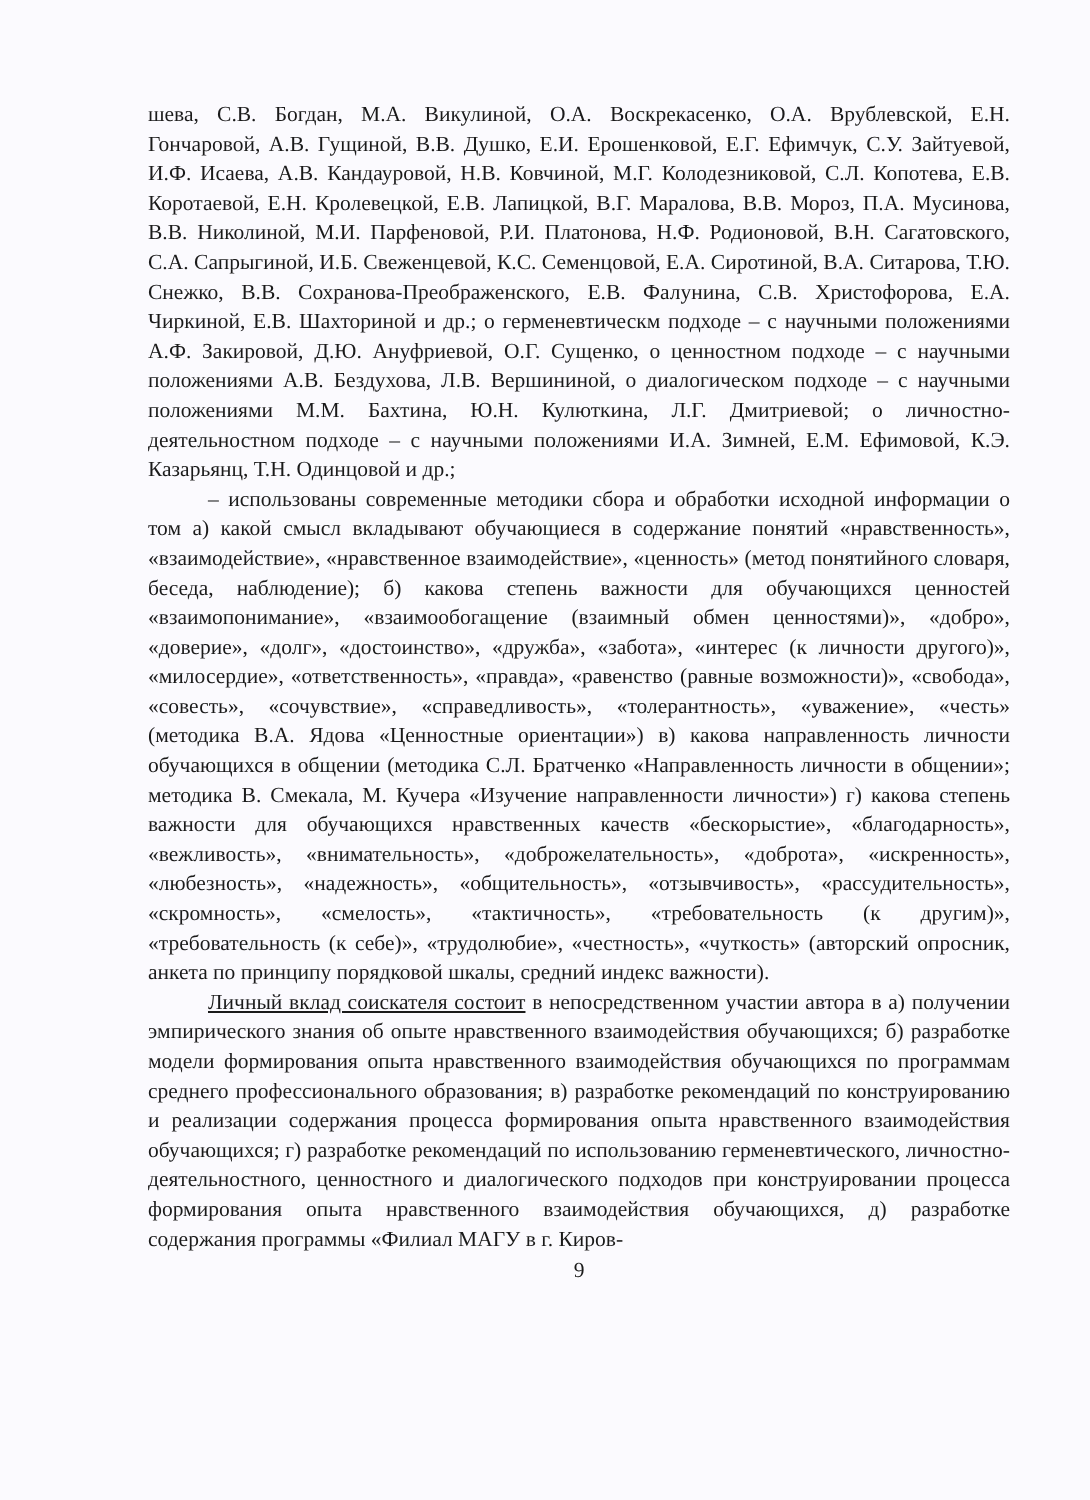шева, С.В. Богдан, М.А. Викулиной, О.А. Воскрекасенко, О.А. Врублевской, Е.Н. Гончаровой, А.В. Гущиной, В.В. Душко, Е.И. Ерошенковой, Е.Г. Ефимчук, С.У. Зайтуевой, И.Ф. Исаева, А.В. Кандауровой, Н.В. Ковчиной, М.Г. Колодезниковой, С.Л. Копотева, Е.В. Коротаевой, Е.Н. Кролевецкой, Е.В. Лапицкой, В.Г. Маралова, В.В. Мороз, П.А. Мусинова, В.В. Николиной, М.И. Парфеновой, Р.И. Платонова, Н.Ф. Родионовой, В.Н. Сагатовского, С.А. Сапрыгиной, И.Б. Свеженцевой, К.С. Семенцовой, Е.А. Сиротиной, В.А. Ситарова, Т.Ю. Снежко, В.В. Сохранова-Преображенского, Е.В. Фалунина, С.В. Христофорова, Е.А. Чиркиной, Е.В. Шахториной и др.; о герменевтическм подходе – с научными положениями А.Ф. Закировой, Д.Ю. Ануфриевой, О.Г. Сущенко, о ценностном подходе – с научными положениями А.В. Бездухова, Л.В. Вершининой, о диалогическом подходе – с научными положениями М.М. Бахтина, Ю.Н. Кулюткина, Л.Г. Дмитриевой; о личностно-деятельностном подходе – с научными положениями И.А. Зимней, Е.М. Ефимовой, К.Э. Казарьянц, Т.Н. Одинцовой и др.;
– использованы современные методики сбора и обработки исходной информации о том а) какой смысл вкладывают обучающиеся в содержание понятий «нравственность», «взаимодействие», «нравственное взаимодействие», «ценность» (метод понятийного словаря, беседа, наблюдение); б) какова степень важности для обучающихся ценностей «взаимопонимание», «взаимообогащение (взаимный обмен ценностями)», «добро», «доверие», «долг», «достоинство», «дружба», «забота», «интерес (к личности другого)», «милосердие», «ответственность», «правда», «равенство (равные возможности)», «свобода», «совесть», «сочувствие», «справедливость», «толерантность», «уважение», «честь» (методика В.А. Ядова «Ценностные ориентации») в) какова направленность личности обучающихся в общении (методика С.Л. Братченко «Направленность личности в общении»; методика В. Смекала, М. Кучера «Изучение направленности личности») г) какова степень важности для обучающихся нравственных качеств «бескорыстие», «благодарность», «вежливость», «внимательность», «доброжелательность», «доброта», «искренность», «любезность», «надежность», «общительность», «отзывчивость», «рассудительность», «скромность», «смелость», «тактичность», «требовательность (к другим)», «требовательность (к себе)», «трудолюбие», «честность», «чуткость» (авторский опросник, анкета по принципу порядковой шкалы, средний индекс важности).
Личный вклад соискателя состоит в непосредственном участии автора в а) получении эмпирического знания об опыте нравственного взаимодействия обучающихся; б) разработке модели формирования опыта нравственного взаимодействия обучающихся по программам среднего профессионального образования; в) разработке рекомендаций по конструированию и реализации содержания процесса формирования опыта нравственного взаимодействия обучающихся; г) разработке рекомендаций по использованию герменевтического, личностно-деятельностного, ценностного и диалогического подходов при конструировании процесса формирования опыта нравственного взаимодействия обучающихся, д) разработке содержания программы «Филиал МАГУ в г. Киров-
9